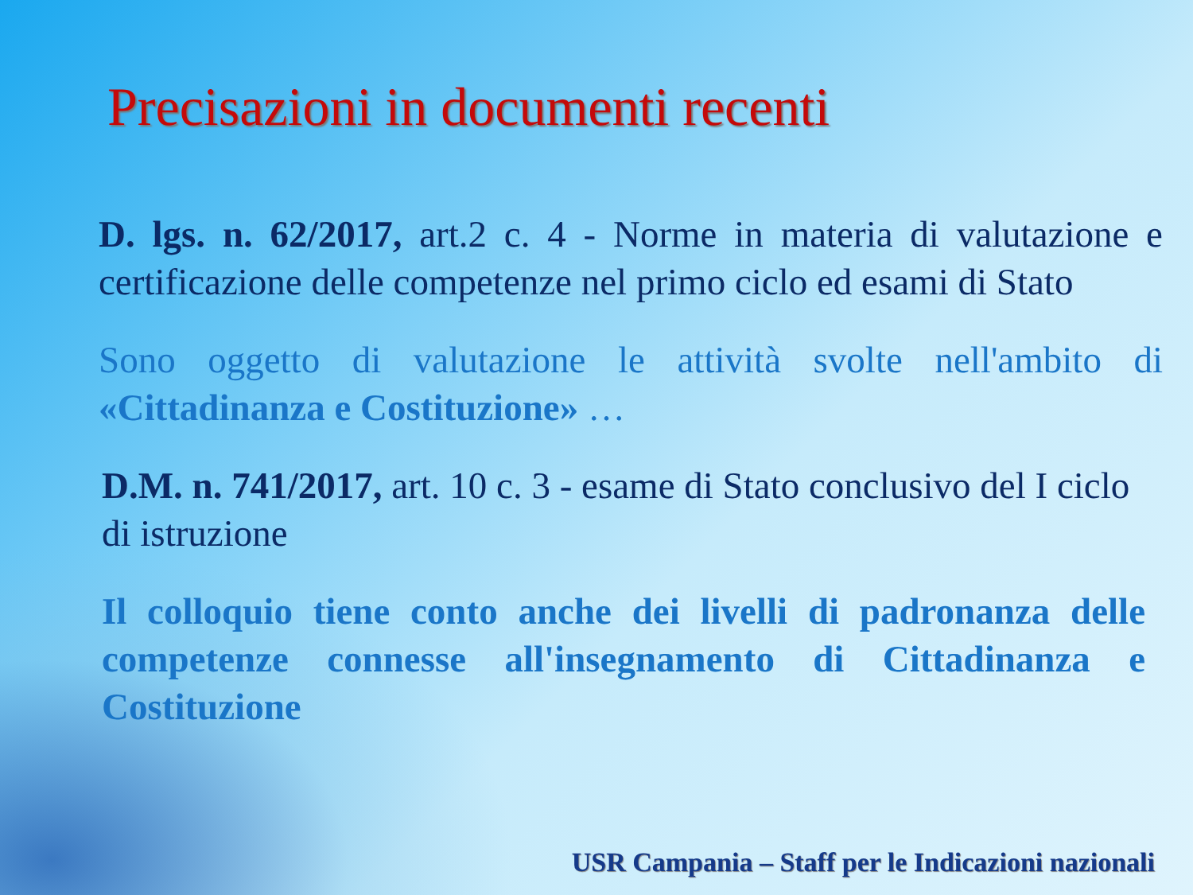Precisazioni in documenti recenti
D. lgs. n. 62/2017, art.2 c. 4 - Norme in materia di valutazione e certificazione delle competenze nel primo ciclo ed esami di Stato
Sono oggetto di valutazione le attività svolte nell'ambito di «Cittadinanza e Costituzione» …
D.M. n. 741/2017, art. 10 c. 3 - esame di Stato conclusivo del I ciclo di istruzione
Il colloquio tiene conto anche dei livelli di padronanza delle competenze connesse all'insegnamento di Cittadinanza e Costituzione
USR Campania – Staff per le Indicazioni nazionali